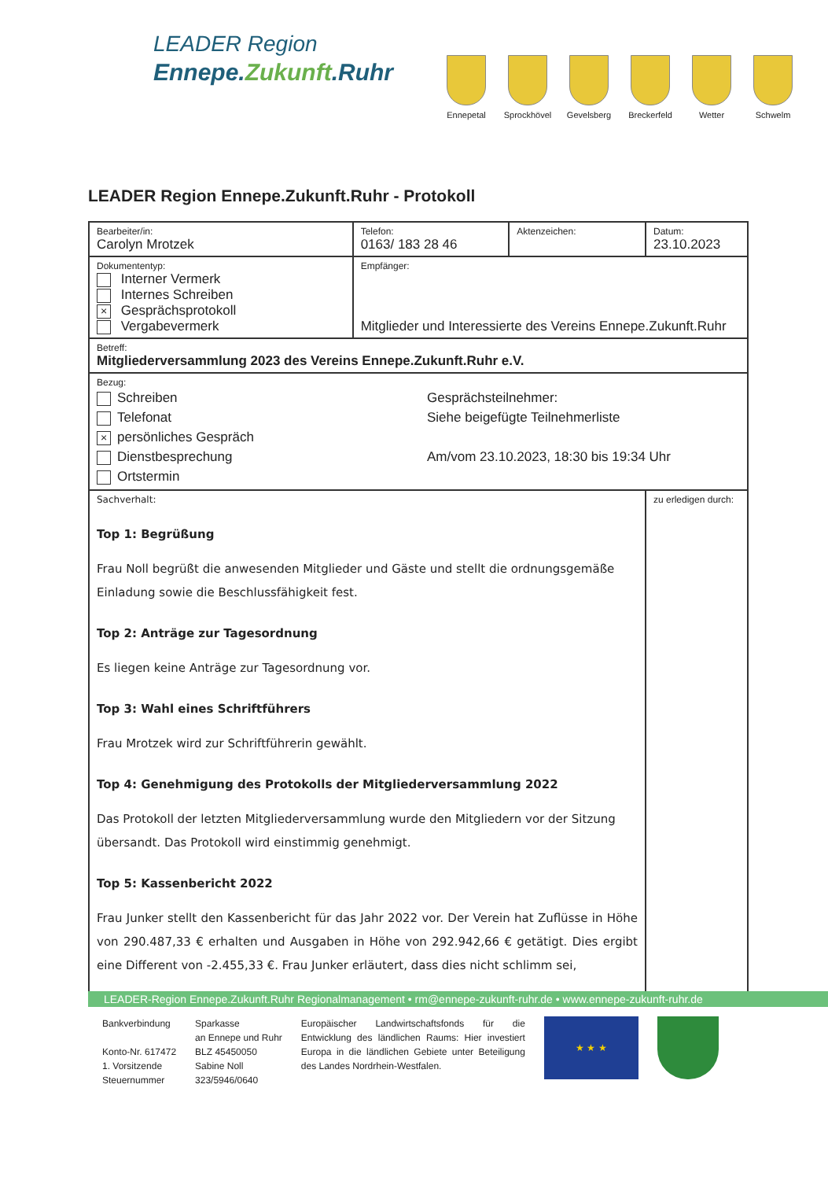LEADER Region
Ennepe.Zukunft.Ruhr
Ennepetal Sprockhövel
Gevelsberg Breckerfeld
Wetter Schwelm
LEADER Region Ennepe.Zukunft.Ruhr - Protokoll
| Bearbeiter/in: Carolyn Mrotzek | Telefon: 0163/ 183 28 46 | Aktenzeichen: | Datum: 23.10.2023 |
| Dokumententyp: Interner Vermerk Internes Schreiben × Gesprächsprotokoll Vergabevermerk | Empfänger: Mitglieder und Interessierte des Vereins Ennepe.Zukunft.Ruhr | | |
| Betreff: Mitgliederversammlung 2023 des Vereins Ennepe.Zukunft.Ruhr e.V. | | | |
| Bezug: Schreiben Telefonat × persönliches Gespräch Dienstbesprechung Ortstermin Gesprächsteilnehmer: Siehe beigefügte Teilnehmerliste Am/vom 23.10.2023, 18:30 bis 19:34 Uhr | | | |
| Sachverhalt: Top 1: Begrüßung Frau Noll begrüßt die anwesenden Mitglieder und Gäste und stellt die ordnungsgemäße Einladung sowie die Beschlussfähigkeit fest. Top 2: Anträge zur Tagesordnung Es liegen keine Anträge zur Tagesordnung vor. Top 3: Wahl eines Schriftführers Frau Mrotzek wird zur Schriftführerin gewählt. Top 4: Genehmigung des Protokolls der Mitgliederversammlung 2022 Das Protokoll der letzten Mitgliederversammlung wurde den Mitgliedern vor der Sitzung übersandt. Das Protokoll wird einstimmig genehmigt. Top 5: Kassenbericht 2022 Frau Junker stellt den Kassenbericht für das Jahr 2022 vor. Der Verein hat Zuflüsse in Höhe von 290.487,33 € erhalten und Ausgaben in Höhe von 292.942,66 € getätigt. Dies ergibt eine Different von -2.455,33 €. Frau Junker erläutert, dass dies nicht schlimm sei, | | | zu erledigen durch: |
LEADER-Region Ennepe.Zukunft.Ruhr Regionalmanagement • rm@ennepe-zukunft-ruhr.de • www.ennepe-zukunft-ruhr.de
Bankverbindung
Konto-Nr. 617472
1. Vorsitzende
Steuernummer
Sparkasse
an Ennepe und Ruhr
BLZ 45450050
Sabine Noll
323/5946/0640
Europäischer Landwirtschaftsfonds für die Entwicklung des ländlichen Raums: Hier investiert Europa in die ländlichen Gebiete unter Beteiligung des Landes Nordrhein-Westfalen.
★ ★ ★